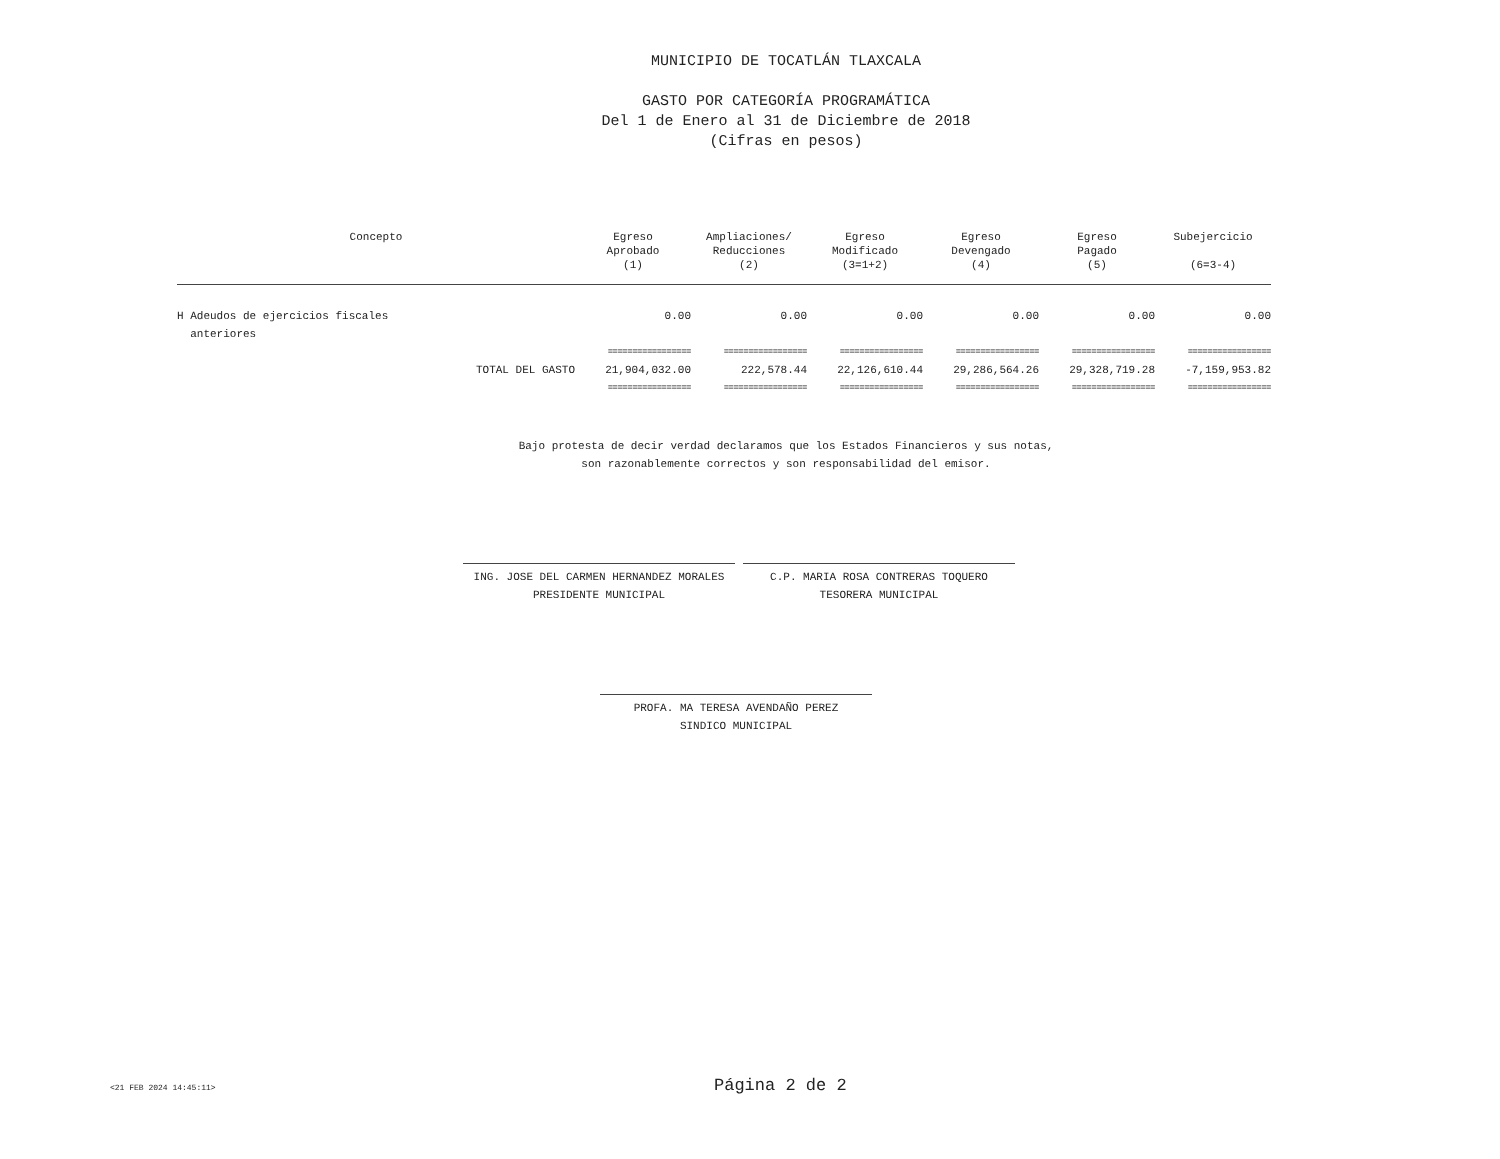MUNICIPIO DE TOCATLÁN TLAXCALA
GASTO POR CATEGORÍA PROGRAMÁTICA
Del 1 de Enero al 31 de Diciembre de 2018
(Cifras en pesos)
| Concepto | Egreso Aprobado (1) | Ampliaciones/ Reducciones (2) | Egreso Modificado (3=1+2) | Egreso Devengado (4) | Egreso Pagado (5) | Subejercicio (6=3-4) |
| --- | --- | --- | --- | --- | --- | --- |
| H Adeudos de ejercicios fiscales anteriores | 0.00 | 0.00 | 0.00 | 0.00 | 0.00 | 0.00 |
| | ================= | ================= | ================= | ================= | ================= | ================= |
| TOTAL DEL GASTO | 21,904,032.00 | 222,578.44 | 22,126,610.44 | 29,286,564.26 | 29,328,719.28 | -7,159,953.82 |
| | ================= | ================= | ================= | ================= | ================= | ================= |
Bajo protesta de decir verdad declaramos que los Estados Financieros y sus notas,
son razonablemente correctos y son responsabilidad del emisor.
ING. JOSE DEL CARMEN HERNANDEZ MORALES
PRESIDENTE MUNICIPAL
C.P. MARIA ROSA CONTRERAS TOQUERO
TESORERA MUNICIPAL
PROFA. MA TERESA AVENDAÑO PEREZ
SINDICO MUNICIPAL
<21 FEB 2024 14:45:11> Página 2 de 2